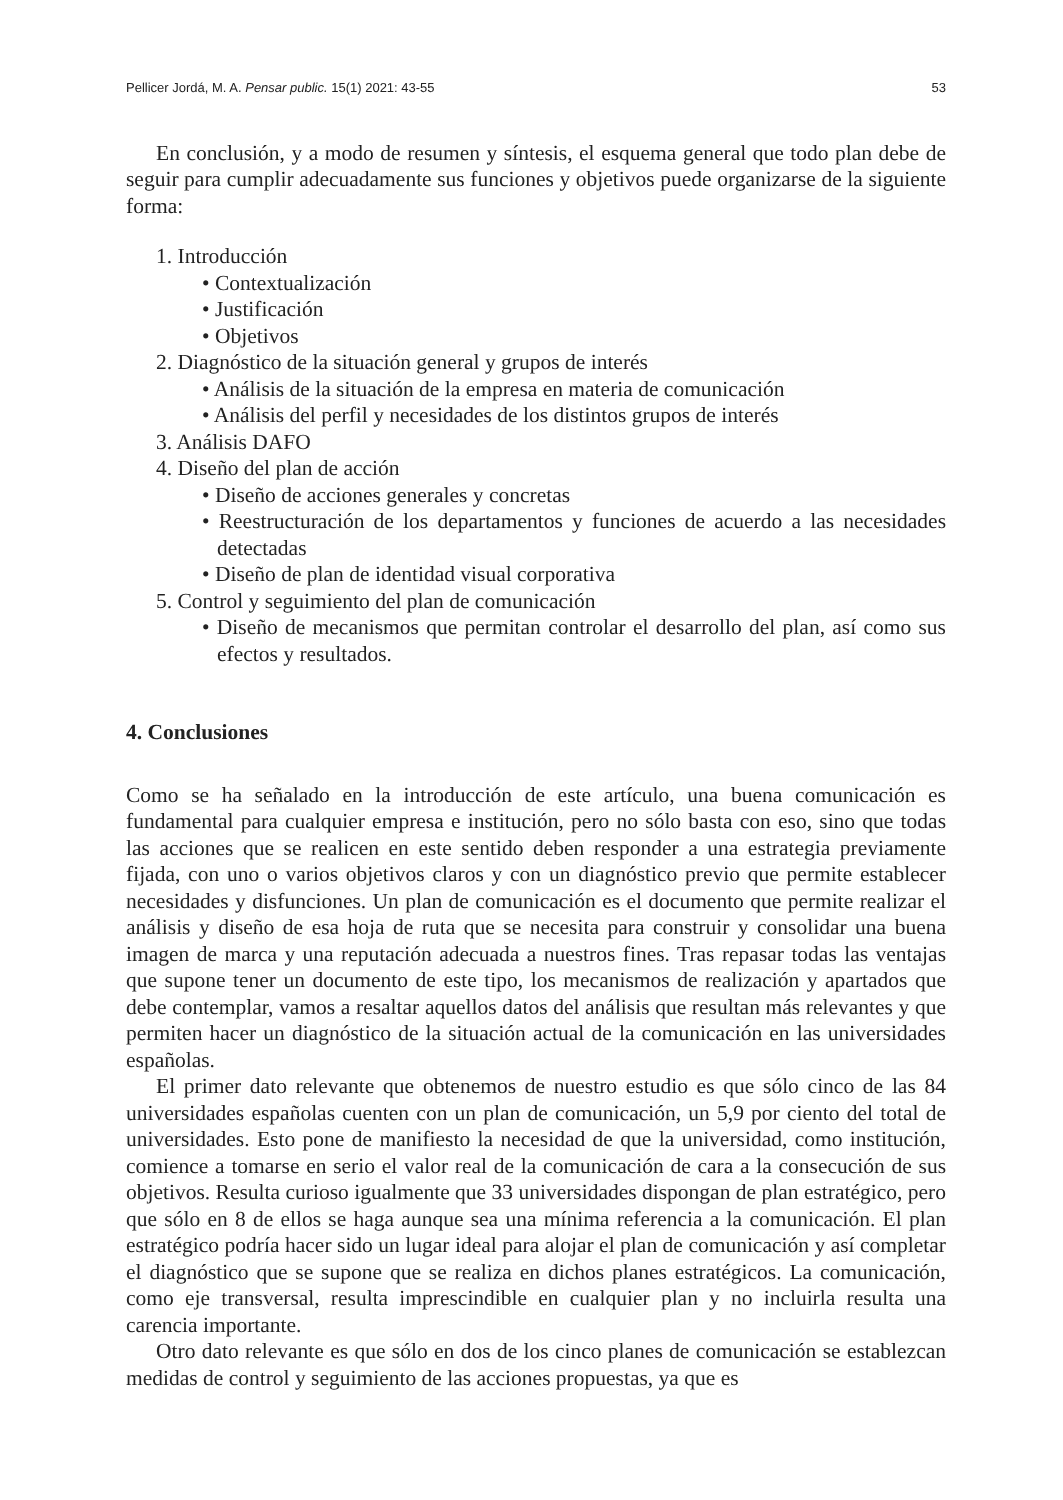Pellicer Jordá, M. A. Pensar public. 15(1) 2021: 43-55 53
En conclusión, y a modo de resumen y síntesis, el esquema general que todo plan debe de seguir para cumplir adecuadamente sus funciones y objetivos puede organizarse de la siguiente forma:
1. Introducción
• Contextualización
• Justificación
• Objetivos
2. Diagnóstico de la situación general y grupos de interés
• Análisis de la situación de la empresa en materia de comunicación
• Análisis del perfil y necesidades de los distintos grupos de interés
3. Análisis DAFO
4. Diseño del plan de acción
• Diseño de acciones generales y concretas
• Reestructuración de los departamentos y funciones de acuerdo a las necesidades detectadas
• Diseño de plan de identidad visual corporativa
5. Control y seguimiento del plan de comunicación
• Diseño de mecanismos que permitan controlar el desarrollo del plan, así como sus efectos y resultados.
4. Conclusiones
Como se ha señalado en la introducción de este artículo, una buena comunicación es fundamental para cualquier empresa e institución, pero no sólo basta con eso, sino que todas las acciones que se realicen en este sentido deben responder a una estrategia previamente fijada, con uno o varios objetivos claros y con un diagnóstico previo que permite establecer necesidades y disfunciones. Un plan de comunicación es el documento que permite realizar el análisis y diseño de esa hoja de ruta que se necesita para construir y consolidar una buena imagen de marca y una reputación adecuada a nuestros fines. Tras repasar todas las ventajas que supone tener un documento de este tipo, los mecanismos de realización y apartados que debe contemplar, vamos a resaltar aquellos datos del análisis que resultan más relevantes y que permiten hacer un diagnóstico de la situación actual de la comunicación en las universidades españolas.
El primer dato relevante que obtenemos de nuestro estudio es que sólo cinco de las 84 universidades españolas cuenten con un plan de comunicación, un 5,9 por ciento del total de universidades. Esto pone de manifiesto la necesidad de que la universidad, como institución, comience a tomarse en serio el valor real de la comunicación de cara a la consecución de sus objetivos. Resulta curioso igualmente que 33 universidades dispongan de plan estratégico, pero que sólo en 8 de ellos se haga aunque sea una mínima referencia a la comunicación. El plan estratégico podría hacer sido un lugar ideal para alojar el plan de comunicación y así completar el diagnóstico que se supone que se realiza en dichos planes estratégicos. La comunicación, como eje transversal, resulta imprescindible en cualquier plan y no incluirla resulta una carencia importante.
Otro dato relevante es que sólo en dos de los cinco planes de comunicación se establezcan medidas de control y seguimiento de las acciones propuestas, ya que es